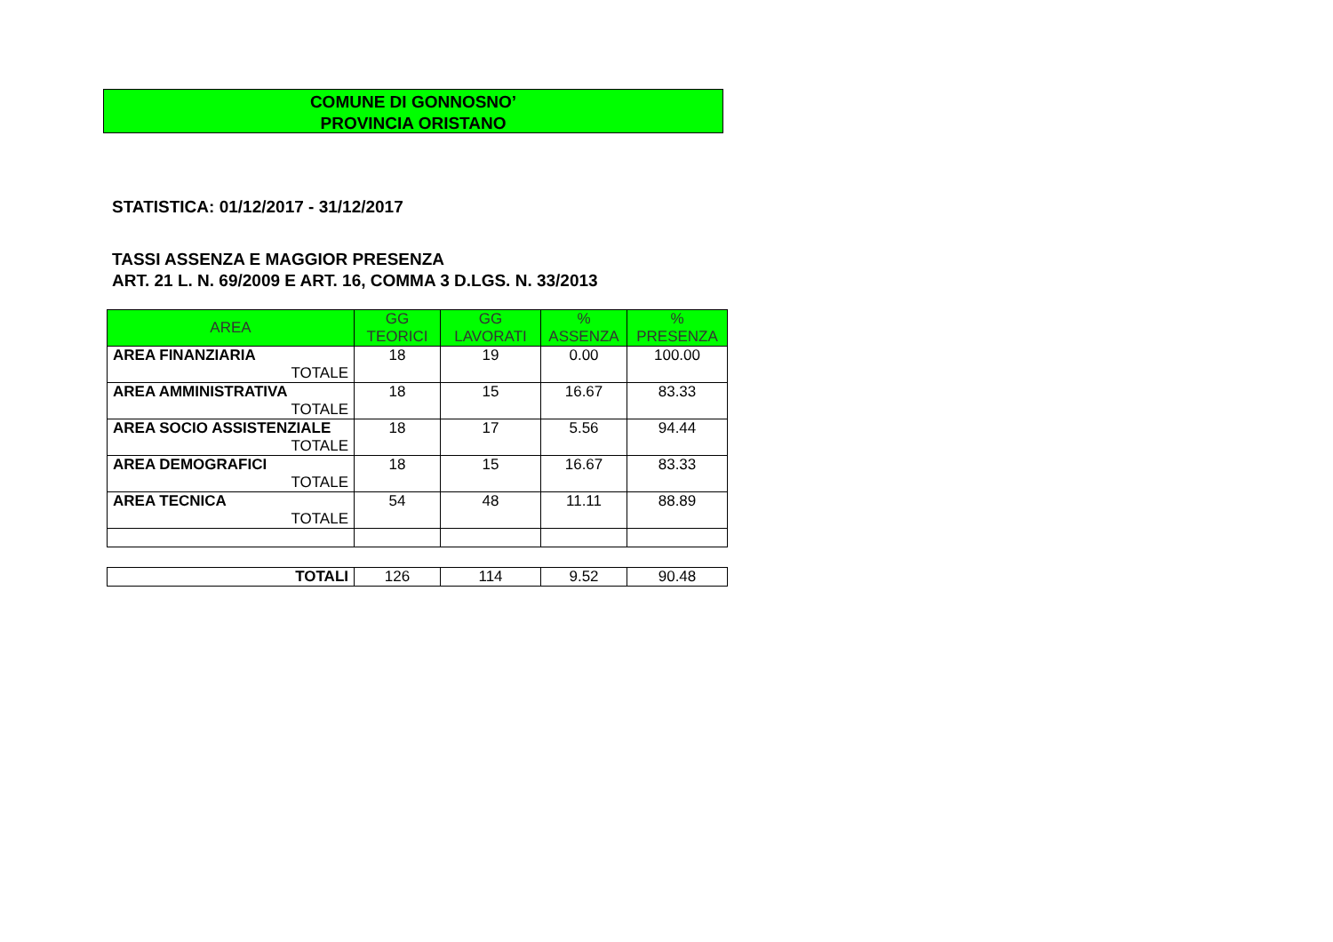COMUNE DI GONNOSNO’
PROVINCIA ORISTANO
STATISTICA: 01/12/2017 - 31/12/2017
TASSI ASSENZA E MAGGIOR PRESENZA
ART. 21 L. N. 69/2009 E ART. 16, COMMA 3 D.LGS. N. 33/2013
| AREA | GG TEORICI | GG LAVORATI | % ASSENZA | % PRESENZA |
| --- | --- | --- | --- | --- |
| AREA FINANZIARIA | 18 | 19 | 0.00 | 100.00 |
| TOTALE | | | | |
| AREA AMMINISTRATIVA | 18 | 15 | 16.67 | 83.33 |
| TOTALE | | | | |
| AREA SOCIO ASSISTENZIALE | 18 | 17 | 5.56 | 94.44 |
| TOTALE | | | | |
| AREA DEMOGRAFICI | 18 | 15 | 16.67 | 83.33 |
| TOTALE | | | | |
| AREA TECNICA | 54 | 48 | 11.11 | 88.89 |
| TOTALE | | | | |
| TOTALI | 126 | 114 | 9.52 | 90.48 |